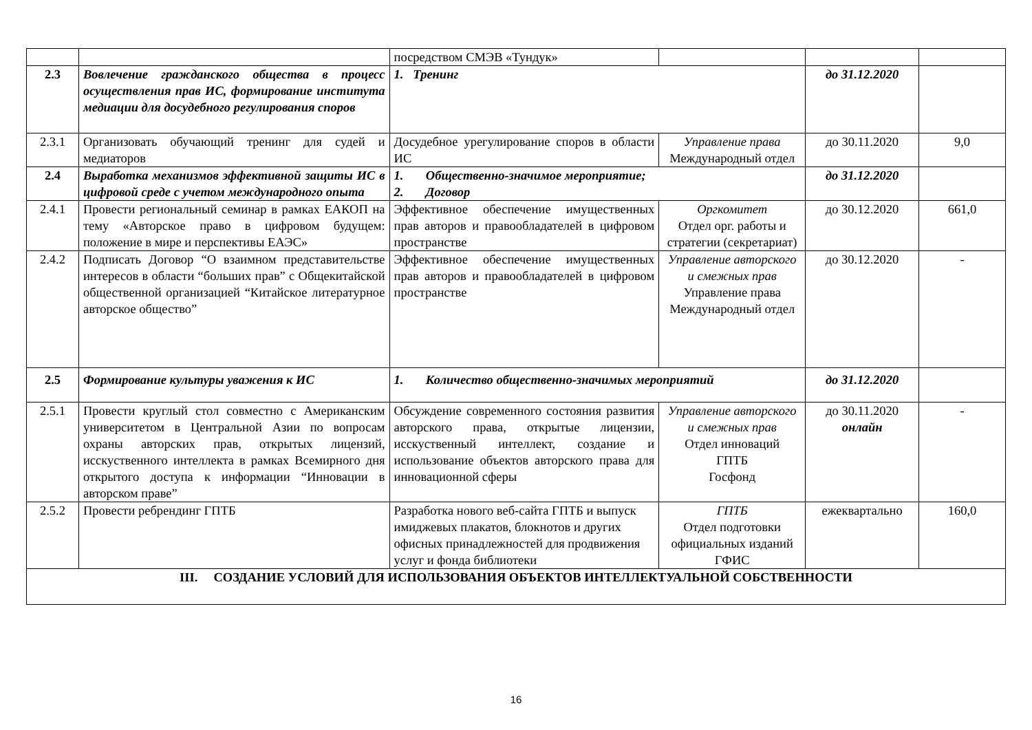| | | посредством СМЭВ «Тундук» | | | |
| 2.3 | Вовлечение гражданского общества в процесс осуществления прав ИС, формирование института медиации для досудебного регулирования споров | 1. Тренинг | | до 31.12.2020 | |
| 2.3.1 | Организовать обучающий тренинг для судей и медиаторов | Досудебное урегулирование споров в области ИС | Управление права Международный отдел | до 30.11.2020 | 9,0 |
| 2.4 | Выработка механизмов эффективной защиты ИС в цифровой среде с учетом международного опыта | 1. Общественно-значимое мероприятие; 2. Договор | | до 31.12.2020 | |
| 2.4.1 | Провести региональный семинар в рамках ЕАКОП на тему «Авторское право в цифровом будущем: положение в мире и перспективы ЕАЭС» | Эффективное обеспечение имущественных прав авторов и правообладателей в цифровом пространстве | Оргкомитет Отдел орг. работы и стратегии (секретариат) | до 30.12.2020 | 661,0 |
| 2.4.2 | Подписать Договор “О взаимном представительстве интересов в области “больших прав” с Общекитайской общественной организацией “Китайское литературное авторское общество” | Эффективное обеспечение имущественных прав авторов и правообладателей в цифровом пространстве | Управление авторского и смежных прав Управление права Международный отдел | до 30.12.2020 | - |
| 2.5 | Формирование культуры уважения к ИС | 1. Количество общественно-значимых мероприятий | | до 31.12.2020 | |
| 2.5.1 | Провести круглый стол совместно с Американским университетом в Центральной Азии по вопросам охраны авторских прав, открытых лицензий, исскуственного интеллекта в рамках Всемирного дня открытого доступа к информации “Инновации в авторском праве” | Обсуждение современного состояния развития авторского права, открытые лицензии, исскуственный интеллект, создание и использование объектов авторского права для инновационной сферы | Управление авторского и смежных прав Отдел инноваций ГПТБ Госфонд | до 30.11.2020 онлайн | - |
| 2.5.2 | Провести ребрендинг ГПТБ | Разработка нового веб-сайта ГПТБ и выпуск имиджевых плакатов, блокнотов и других офисных принадлежностей для продвижения услуг и фонда библиотеки | ГПТБ Отдел подготовки официальных изданий ГФИС | ежеквартально | 160,0 |
| III. СОЗДАНИЕ УСЛОВИЙ ДЛЯ ИСПОЛЬЗОВАНИЯ ОБЪЕКТОВ ИНТЕЛЛЕКТУАЛЬНОЙ СОБСТВЕННОСТИ | | | | | |
16